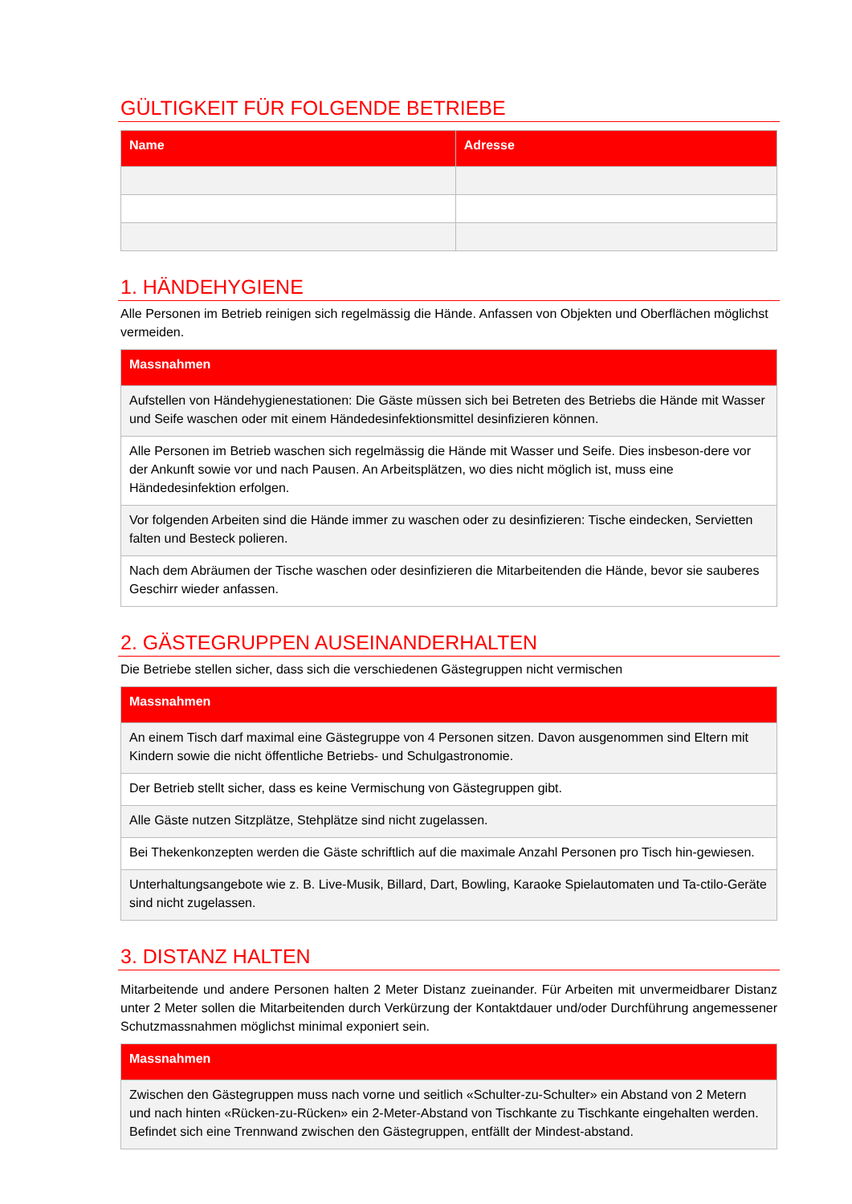GÜLTIGKEIT FÜR FOLGENDE BETRIEBE
| Name | Adresse |
| --- | --- |
1. HÄNDEHYGIENE
Alle Personen im Betrieb reinigen sich regelmässig die Hände. Anfassen von Objekten und Oberflächen möglichst vermeiden.
| Massnahmen |
| --- |
| Aufstellen von Händehygienestationen: Die Gäste müssen sich bei Betreten des Betriebs die Hände mit Wasser und Seife waschen oder mit einem Händedesinfektionsmittel desinfizieren können. |
| Alle Personen im Betrieb waschen sich regelmässig die Hände mit Wasser und Seife. Dies insbeson-dere vor der Ankunft sowie vor und nach Pausen. An Arbeitsplätzen, wo dies nicht möglich ist, muss eine Händedesinfektion erfolgen. |
| Vor folgenden Arbeiten sind die Hände immer zu waschen oder zu desinfizieren: Tische eindecken, Servietten falten und Besteck polieren. |
| Nach dem Abräumen der Tische waschen oder desinfizieren die Mitarbeitenden die Hände, bevor sie sauberes Geschirr wieder anfassen. |
2. GÄSTEGRUPPEN AUSEINANDERHALTEN
Die Betriebe stellen sicher, dass sich die verschiedenen Gästegruppen nicht vermischen
| Massnahmen |
| --- |
| An einem Tisch darf maximal eine Gästegruppe von 4 Personen sitzen. Davon ausgenommen sind Eltern mit Kindern sowie die nicht öffentliche Betriebs- und Schulgastronomie. |
| Der Betrieb stellt sicher, dass es keine Vermischung von Gästegruppen gibt. |
| Alle Gäste nutzen Sitzplätze, Stehplätze sind nicht zugelassen. |
| Bei Thekenkonzepten werden die Gäste schriftlich auf die maximale Anzahl Personen pro Tisch hin-gewiesen. |
| Unterhaltungsangebote wie z. B. Live-Musik, Billard, Dart, Bowling, Karaoke Spielautomaten und Ta-ctilo-Geräte sind nicht zugelassen. |
3. DISTANZ HALTEN
Mitarbeitende und andere Personen halten 2 Meter Distanz zueinander. Für Arbeiten mit unvermeidbarer Distanz unter 2 Meter sollen die Mitarbeitenden durch Verkürzung der Kontaktdauer und/oder Durchführung angemessener Schutzmassnahmen möglichst minimal exponiert sein.
| Massnahmen |
| --- |
| Zwischen den Gästegruppen muss nach vorne und seitlich «Schulter-zu-Schulter» ein Abstand von 2 Metern und nach hinten «Rücken-zu-Rücken» ein 2-Meter-Abstand von Tischkante zu Tischkante eingehalten werden. Befindet sich eine Trennwand zwischen den Gästegruppen, entfällt der Mindest-abstand. |